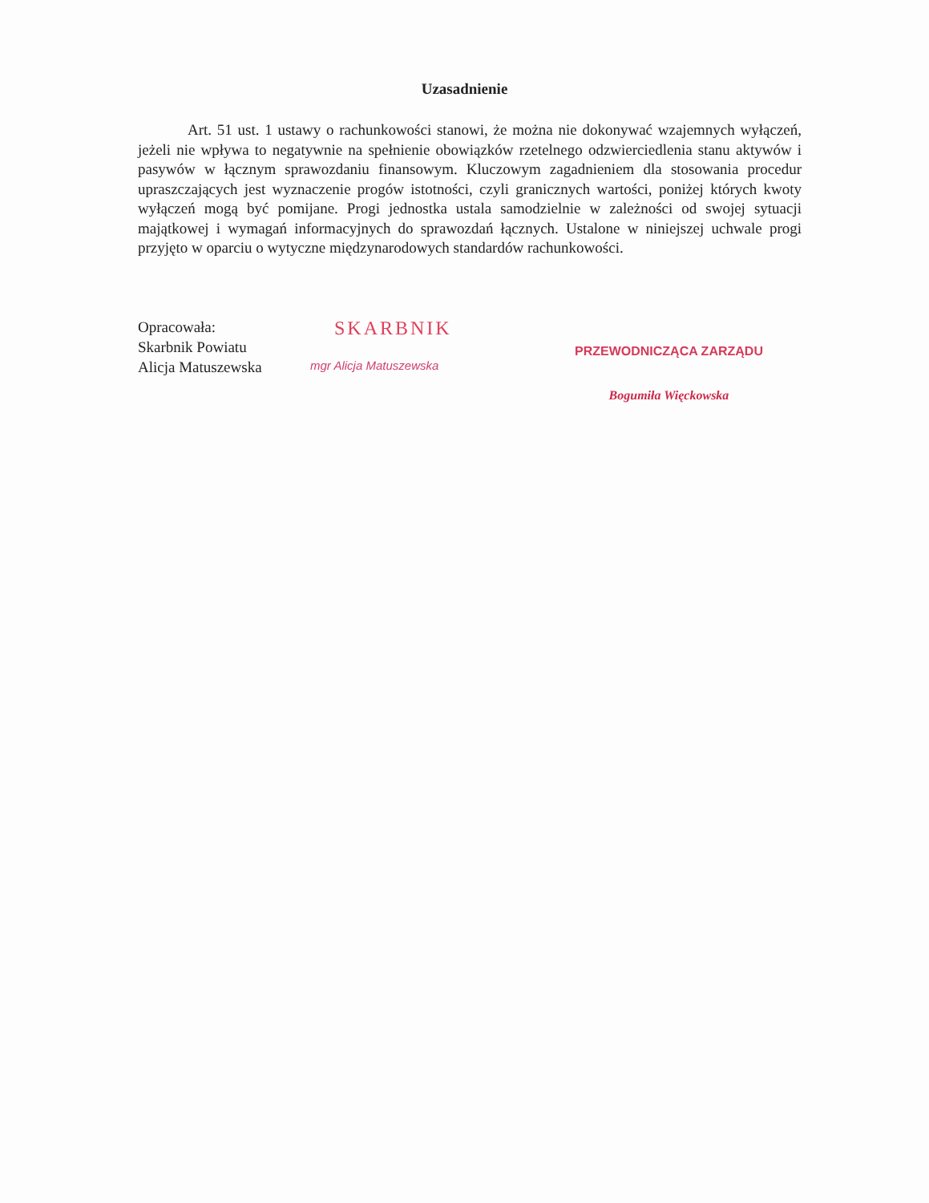Uzasadnienie
Art. 51 ust. 1 ustawy o rachunkowości stanowi, że można nie dokonywać wzajemnych wyłączeń, jeżeli nie wpływa to negatywnie na spełnienie obowiązków rzetelnego odzwierciedlenia stanu aktywów i pasywów w łącznym sprawozdaniu finansowym. Kluczowym zagadnieniem dla stosowania procedur upraszczających jest wyznaczenie progów istotności, czyli granicznych wartości, poniżej których kwoty wyłączeń mogą być pomijane. Progi jednostka ustala samodzielnie w zależności od swojej sytuacji majątkowej i wymagań informacyjnych do sprawozdań łącznych. Ustalone w niniejszej uchwale progi przyjęto w oparciu o wytyczne międzynarodowych standardów rachunkowości.
Opracowała:
Skarbnik Powiatu
Alicja Matuszewska
SKARBNIK
mgr Alicja Matuszewska
PRZEWODNICZĄCA ZARZĄDU
Bogumiła Więckowska